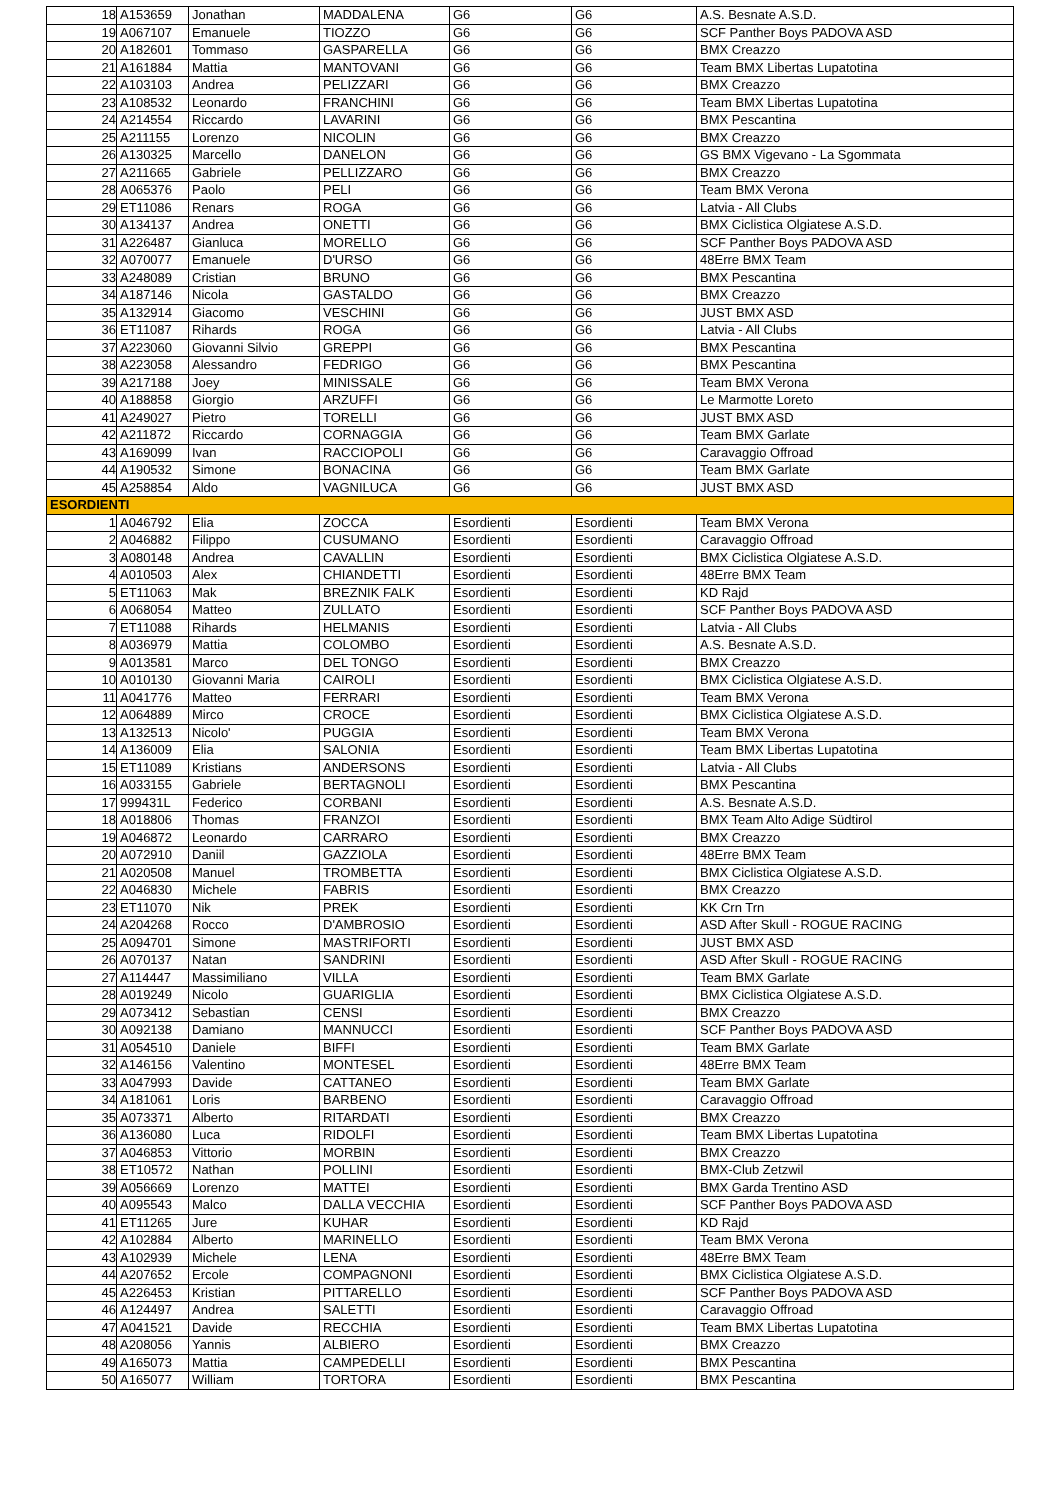| 18 | A153659 | Jonathan | MADDALENA | G6 | G6 | A.S. Besnate A.S.D. |
| 19 | A067107 | Emanuele | TIOZZO | G6 | G6 | SCF Panther Boys PADOVA ASD |
| 20 | A182601 | Tommaso | GASPARELLA | G6 | G6 | BMX Creazzo |
| 21 | A161884 | Mattia | MANTOVANI | G6 | G6 | Team BMX Libertas Lupatotina |
| 22 | A103103 | Andrea | PELIZZARI | G6 | G6 | BMX Creazzo |
| 23 | A108532 | Leonardo | FRANCHINI | G6 | G6 | Team BMX Libertas Lupatotina |
| 24 | A214554 | Riccardo | LAVARINI | G6 | G6 | BMX Pescantina |
| 25 | A211155 | Lorenzo | NICOLIN | G6 | G6 | BMX Creazzo |
| 26 | A130325 | Marcello | DANELON | G6 | G6 | GS BMX Vigevano - La Sgommata |
| 27 | A211665 | Gabriele | PELLIZZARO | G6 | G6 | BMX Creazzo |
| 28 | A065376 | Paolo | PELI | G6 | G6 | Team BMX Verona |
| 29 | ET11086 | Renars | ROGA | G6 | G6 | Latvia - All Clubs |
| 30 | A134137 | Andrea | ONETTI | G6 | G6 | BMX Ciclistica Olgiatese A.S.D. |
| 31 | A226487 | Gianluca | MORELLO | G6 | G6 | SCF Panther Boys PADOVA ASD |
| 32 | A070077 | Emanuele | D'URSO | G6 | G6 | 48Erre BMX Team |
| 33 | A248089 | Cristian | BRUNO | G6 | G6 | BMX Pescantina |
| 34 | A187146 | Nicola | GASTALDO | G6 | G6 | BMX Creazzo |
| 35 | A132914 | Giacomo | VESCHINI | G6 | G6 | JUST BMX ASD |
| 36 | ET11087 | Rihards | ROGA | G6 | G6 | Latvia - All Clubs |
| 37 | A223060 | Giovanni Silvio | GREPPI | G6 | G6 | BMX Pescantina |
| 38 | A223058 | Alessandro | FEDRIGO | G6 | G6 | BMX Pescantina |
| 39 | A217188 | Joey | MINISSALE | G6 | G6 | Team BMX Verona |
| 40 | A188858 | Giorgio | ARZUFFI | G6 | G6 | Le Marmotte Loreto |
| 41 | A249027 | Pietro | TORELLI | G6 | G6 | JUST BMX ASD |
| 42 | A211872 | Riccardo | CORNAGGIA | G6 | G6 | Team BMX Garlate |
| 43 | A169099 | Ivan | RACCIOPOLI | G6 | G6 | Caravaggio Offroad |
| 44 | A190532 | Simone | BONACINA | G6 | G6 | Team BMX Garlate |
| 45 | A258854 | Aldo | VAGNILUCA | G6 | G6 | JUST BMX ASD |
| ESORDIENTI | | | | | | |
| 1 | A046792 | Elia | ZOCCA | Esordienti | Esordienti | Team BMX Verona |
| 2 | A046882 | Filippo | CUSUMANO | Esordienti | Esordienti | Caravaggio Offroad |
| 3 | A080148 | Andrea | CAVALLIN | Esordienti | Esordienti | BMX Ciclistica Olgiatese A.S.D. |
| 4 | A010503 | Alex | CHIANDETTI | Esordienti | Esordienti | 48Erre BMX Team |
| 5 | ET11063 | Mak | BREZNIK FALK | Esordienti | Esordienti | KD Rajd |
| 6 | A068054 | Matteo | ZULLATO | Esordienti | Esordienti | SCF Panther Boys PADOVA ASD |
| 7 | ET11088 | Rihards | HELMANIS | Esordienti | Esordienti | Latvia - All Clubs |
| 8 | A036979 | Mattia | COLOMBO | Esordienti | Esordienti | A.S. Besnate A.S.D. |
| 9 | A013581 | Marco | DEL TONGO | Esordienti | Esordienti | BMX Creazzo |
| 10 | A010130 | Giovanni Maria | CAIROLI | Esordienti | Esordienti | BMX Ciclistica Olgiatese A.S.D. |
| 11 | A041776 | Matteo | FERRARI | Esordienti | Esordienti | Team BMX Verona |
| 12 | A064889 | Mirco | CROCE | Esordienti | Esordienti | BMX Ciclistica Olgiatese A.S.D. |
| 13 | A132513 | Nicolo' | PUGGIA | Esordienti | Esordienti | Team BMX Verona |
| 14 | A136009 | Elia | SALONIA | Esordienti | Esordienti | Team BMX Libertas Lupatotina |
| 15 | ET11089 | Kristians | ANDERSONS | Esordienti | Esordienti | Latvia - All Clubs |
| 16 | A033155 | Gabriele | BERTAGNOLI | Esordienti | Esordienti | BMX Pescantina |
| 17 | 999431L | Federico | CORBANI | Esordienti | Esordienti | A.S. Besnate A.S.D. |
| 18 | A018806 | Thomas | FRANZOI | Esordienti | Esordienti | BMX Team Alto Adige Südtirol |
| 19 | A046872 | Leonardo | CARRARO | Esordienti | Esordienti | BMX Creazzo |
| 20 | A072910 | Daniil | GAZZIOLA | Esordienti | Esordienti | 48Erre BMX Team |
| 21 | A020508 | Manuel | TROMBETTA | Esordienti | Esordienti | BMX Ciclistica Olgiatese A.S.D. |
| 22 | A046830 | Michele | FABRIS | Esordienti | Esordienti | BMX Creazzo |
| 23 | ET11070 | Nik | PREK | Esordienti | Esordienti | KK Crn Trn |
| 24 | A204268 | Rocco | D'AMBROSIO | Esordienti | Esordienti | ASD After Skull - ROGUE RACING |
| 25 | A094701 | Simone | MASTRIFORTI | Esordienti | Esordienti | JUST BMX ASD |
| 26 | A070137 | Natan | SANDRINI | Esordienti | Esordienti | ASD After Skull - ROGUE RACING |
| 27 | A114447 | Massimiliano | VILLA | Esordienti | Esordienti | Team BMX Garlate |
| 28 | A019249 | Nicolo | GUARIGLIA | Esordienti | Esordienti | BMX Ciclistica Olgiatese A.S.D. |
| 29 | A073412 | Sebastian | CENSI | Esordienti | Esordienti | BMX Creazzo |
| 30 | A092138 | Damiano | MANNUCCI | Esordienti | Esordienti | SCF Panther Boys PADOVA ASD |
| 31 | A054510 | Daniele | BIFFI | Esordienti | Esordienti | Team BMX Garlate |
| 32 | A146156 | Valentino | MONTESEL | Esordienti | Esordienti | 48Erre BMX Team |
| 33 | A047993 | Davide | CATTANEO | Esordienti | Esordienti | Team BMX Garlate |
| 34 | A181061 | Loris | BARBENO | Esordienti | Esordienti | Caravaggio Offroad |
| 35 | A073371 | Alberto | RITARDATI | Esordienti | Esordienti | BMX Creazzo |
| 36 | A136080 | Luca | RIDOLFI | Esordienti | Esordienti | Team BMX Libertas Lupatotina |
| 37 | A046853 | Vittorio | MORBIN | Esordienti | Esordienti | BMX Creazzo |
| 38 | ET10572 | Nathan | POLLINI | Esordienti | Esordienti | BMX-Club Zetzwil |
| 39 | A056669 | Lorenzo | MATTEI | Esordienti | Esordienti | BMX Garda Trentino ASD |
| 40 | A095543 | Malco | DALLA VECCHIA | Esordienti | Esordienti | SCF Panther Boys PADOVA ASD |
| 41 | ET11265 | Jure | KUHAR | Esordienti | Esordienti | KD Rajd |
| 42 | A102884 | Alberto | MARINELLO | Esordienti | Esordienti | Team BMX Verona |
| 43 | A102939 | Michele | LENA | Esordienti | Esordienti | 48Erre BMX Team |
| 44 | A207652 | Ercole | COMPAGNONI | Esordienti | Esordienti | BMX Ciclistica Olgiatese A.S.D. |
| 45 | A226453 | Kristian | PITTARELLO | Esordienti | Esordienti | SCF Panther Boys PADOVA ASD |
| 46 | A124497 | Andrea | SALETTI | Esordienti | Esordienti | Caravaggio Offroad |
| 47 | A041521 | Davide | RECCHIA | Esordienti | Esordienti | Team BMX Libertas Lupatotina |
| 48 | A208056 | Yannis | ALBIERO | Esordienti | Esordienti | BMX Creazzo |
| 49 | A165073 | Mattia | CAMPEDELLI | Esordienti | Esordienti | BMX Pescantina |
| 50 | A165077 | William | TORTORA | Esordienti | Esordienti | BMX Pescantina |